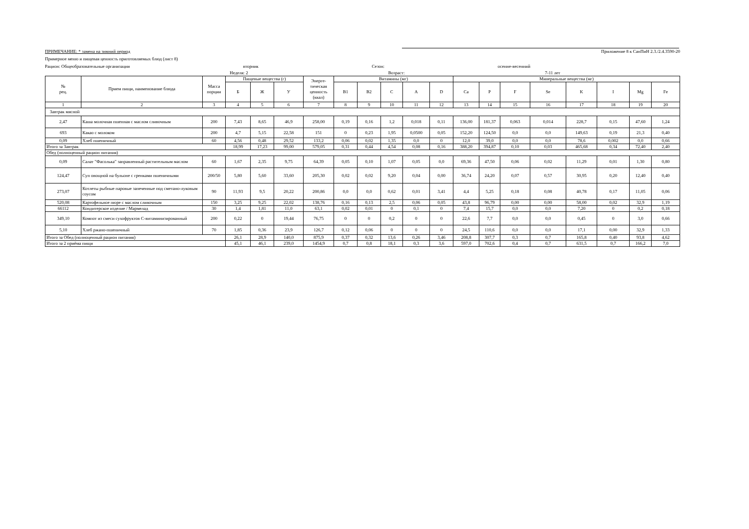ПРИМЕЧАНИЕ: * замена на зимний период Приложение 8 к СанПиН 2.3./2.4.3590-20
Примерное меню и пищевая ценность приготовляемых блюд (лист 8)
Рацион: Общеобразовательные организации вторник Сезон: осенне-весенний
Неделя: 2 Возраст: 7-11 лет
| № рец. | Прием пищи, наименование блюда | Масса порции | Пищевые вещества (г) | | | Энерге-тическая ценность (ккал) | Витамины (мг) | | | | | Минеральные вещества (мг) | | | | | | | |
| --- | --- | --- | --- | --- | --- | --- | --- | --- | --- | --- | --- | --- | --- | --- | --- | --- | --- | --- | --- |
| | | | Б | Ж | У | | B1 | B2 | C | A | D | Ca | P | F | Se | K | I | Mg | Fe |
| 1 | 2 | 3 | 4 | 5 | 6 | 7 | 8 | 9 | 10 | 11 | 12 | 13 | 14 | 15 | 16 | 17 | 18 | 19 | 20 |
| Завтрак мясной | | | | | | | | | | | | | | | | | | | |
| 2,47 | Каша молочная пшенная с маслом сливочным | 200 | 7,43 | 8,65 | 46,9 | 258,00 | 0,19 | 0,16 | 1,2 | 0,018 | 0,11 | 136,00 | 181,37 | 0,063 | 0,014 | 228,7 | 0,15 | 47,60 | 1,24 |
| 693 | Какао с молоком | 200 | 4,7 | 5,15 | 22,58 | 151 | 0 | 0,23 | 1,95 | 0,0500 | 0,05 | 152,20 | 124,50 | 0,0 | 0,0 | 149,63 | 0,19 | 21,3 | 0,40 |
| 0,09 | Хлеб пшеничный | 60 | 4,56 | 0,48 | 29,52 | 133,2 | 0,06 | 0,02 | 1,35 | 0,0 | 0 | 12,0 | 39,0 | 0,0 | 0,0 | 78,6 | 0,002 | 0,0 | 0,66 |
| Итого за Завтрак | | | 18,99 | 17,23 | 99,00 | 579,05 | 0,31 | 0,44 | 4,54 | 0,08 | 0,16 | 388,20 | 394,87 | 0,10 | 0,03 | 465,68 | 0,34 | 72,40 | 2,40 |
| Обед (полноценный рацион питания) | | | | | | | | | | | | | | | | | | | |
| 0,09 | Салат "Фасолька" заправленный растительным маслом | 60 | 1,67 | 2,35 | 9,75 | 64,39 | 0,05 | 0,10 | 1,07 | 0,05 | 0,0 | 69,36 | 47,50 | 0,06 | 0,02 | 11,29 | 0,01 | 1,30 | 0,80 |
| 124,47 | Суп овощной на бульоне с гренками пшеничными | 200/50 | 5,80 | 5,60 | 33,60 | 205,30 | 0,02 | 0,02 | 9,20 | 0,04 | 0,00 | 36,74 | 24,20 | 0,07 | 0,57 | 30,95 | 0,20 | 12,40 | 0,40 |
| 273,07 | Котлеты рыбные паровые запеченные под сметано-луковым соусом | 90 | 11,93 | 9,5 | 20,22 | 200,86 | 0,0 | 0,0 | 0,62 | 0,01 | 3,41 | 4,4 | 5,25 | 0,18 | 0,08 | 40,78 | 0,17 | 11,05 | 0,06 |
| 520,08 | Картофельное пюре с маслом сливочным | 150 | 3,25 | 9,25 | 22,02 | 138,76 | 0,16 | 0,13 | 2,5 | 0,06 | 0,05 | 43,8 | 96,79 | 0,00 | 0,00 | 58,00 | 0,02 | 32,9 | 1,19 |
| 66112 | Кондитерское изделие / Мармелад | 30 | 1,4 | 1,81 | 11,0 | 63,1 | 0,02 | 0,01 | 0 | 0,1 | 0 | 7,4 | 15,7 | 0,0 | 0,0 | 7,20 | 0 | 0,2 | 0,18 |
| 349,10 | Компот из смеси сухофруктов С-витаминизированный | 200 | 0,22 | 0 | 19,44 | 76,75 | 0 | 0 | 0,2 | 0 | 0 | 22,6 | 7,7 | 0,0 | 0,0 | 0,45 | 0 | 3,0 | 0,66 |
| 5,10 | Хлеб ржано-пшеничный | 70 | 1,85 | 0,36 | 23,9 | 126,7 | 0,12 | 0,06 | 0 | 0 | 0 | 24,5 | 110,6 | 0,0 | 0,0 | 17,1 | 0,00 | 32,9 | 1,33 |
| Итого за Обед (полноценный рацион питания) | | | 26,1 | 28,9 | 140,0 | 875,9 | 0,37 | 0,32 | 13,6 | 0,26 | 3,46 | 208,8 | 307,7 | 0,3 | 0,7 | 165,8 | 0,40 | 93,8 | 4,62 |
| Итого за 2 приёма пищи | | | 45,1 | 46,1 | 239,0 | 1454,9 | 0,7 | 0,8 | 18,1 | 0,3 | 3,6 | 597,0 | 702,6 | 0,4 | 0,7 | 631,5 | 0,7 | 166,2 | 7,0 |